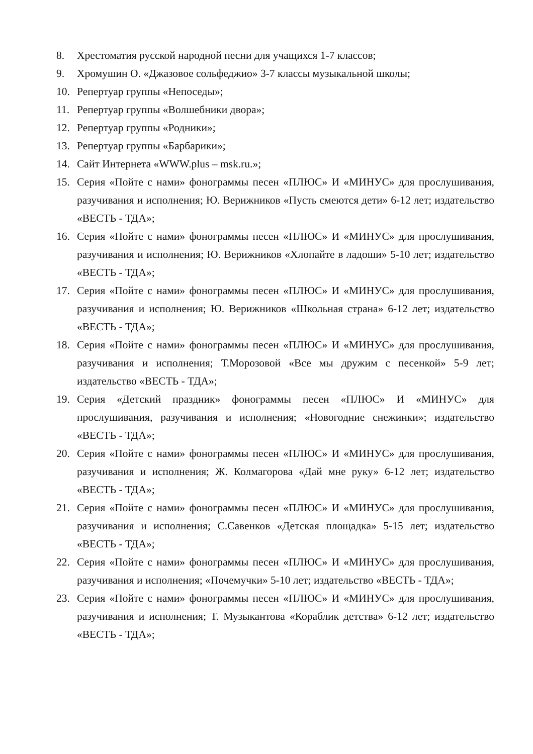8. Хрестоматия русской народной песни для учащихся 1-7 классов;
9. Хромушин О. «Джазовое сольфеджио» 3-7 классы музыкальной школы;
10. Репертуар группы «Непоседы»;
11. Репертуар группы «Волшебники двора»;
12. Репертуар группы «Родники»;
13. Репертуар группы «Барбарики»;
14. Сайт Интернета «WWW.plus – msk.ru.»;
15. Серия «Пойте с нами» фонограммы песен «ПЛЮС» И «МИНУС» для прослушивания, разучивания и исполнения; Ю. Верижников «Пусть смеются дети» 6-12 лет; издательство «ВЕСТЬ - ТДА»;
16. Серия «Пойте с нами» фонограммы песен «ПЛЮС» И «МИНУС» для прослушивания, разучивания и исполнения; Ю. Верижников «Хлопайте в ладоши» 5-10 лет; издательство «ВЕСТЬ - ТДА»;
17. Серия «Пойте с нами» фонограммы песен «ПЛЮС» И «МИНУС» для прослушивания, разучивания и исполнения; Ю. Верижников «Школьная страна» 6-12 лет; издательство «ВЕСТЬ - ТДА»;
18. Серия «Пойте с нами» фонограммы песен «ПЛЮС» И «МИНУС» для прослушивания, разучивания и исполнения; Т.Морозовой «Все мы дружим с песенкой» 5-9 лет; издательство «ВЕСТЬ - ТДА»;
19. Серия «Детский праздник» фонограммы песен «ПЛЮС» И «МИНУС» для прослушивания, разучивания и исполнения; «Новогодние снежинки»; издательство «ВЕСТЬ - ТДА»;
20. Серия «Пойте с нами» фонограммы песен «ПЛЮС» И «МИНУС» для прослушивания, разучивания и исполнения; Ж. Колмагорова «Дай мне руку» 6-12 лет; издательство «ВЕСТЬ - ТДА»;
21. Серия «Пойте с нами» фонограммы песен «ПЛЮС» И «МИНУС» для прослушивания, разучивания и исполнения; С.Савенков «Детская площадка» 5-15 лет; издательство «ВЕСТЬ - ТДА»;
22. Серия «Пойте с нами» фонограммы песен «ПЛЮС» И «МИНУС» для прослушивания, разучивания и исполнения; «Почемучки» 5-10 лет; издательство «ВЕСТЬ - ТДА»;
23. Серия «Пойте с нами» фонограммы песен «ПЛЮС» И «МИНУС» для прослушивания, разучивания и исполнения; Т. Музыкантова «Кораблик детства» 6-12 лет; издательство «ВЕСТЬ - ТДА»;